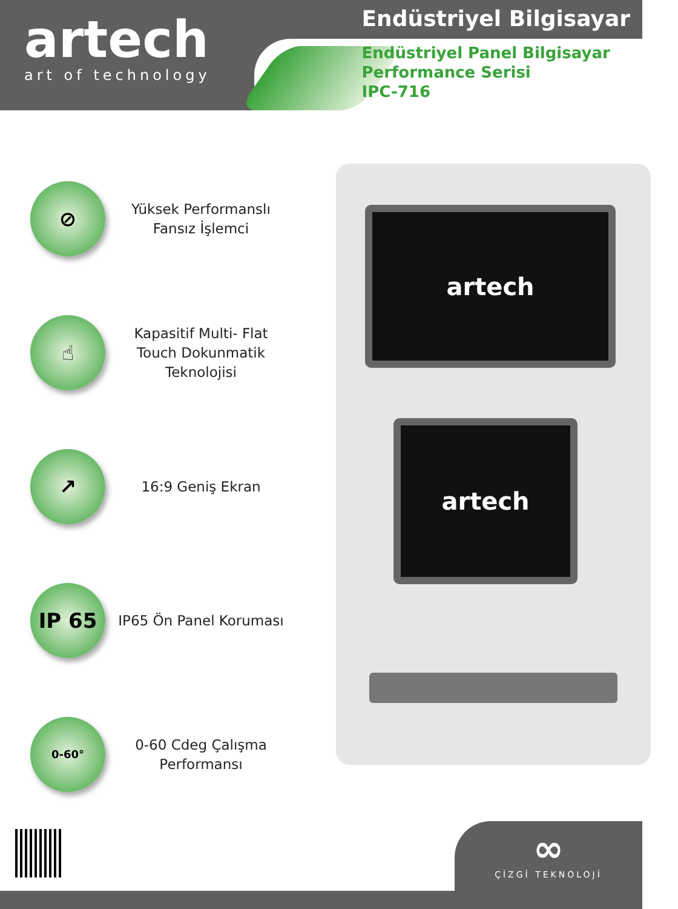artech
art of technology
Endüstriyel Bilgisayar
Endüstriyel Panel Bilgisayar
Performance Serisi
IPC-716
⊘
Yüksek Performanslı
Fansız İşlemci
☝
Kapasitif Multi- Flat
Touch Dokunmatik
Teknolojisi
↗
16:9 Geniş Ekran
IP 65
IP65 Ön Panel Koruması
0-60°
0-60 Cdeg Çalışma
Performansı
artech
artech
∞
ÇİZGİ TEKNOLOJİ